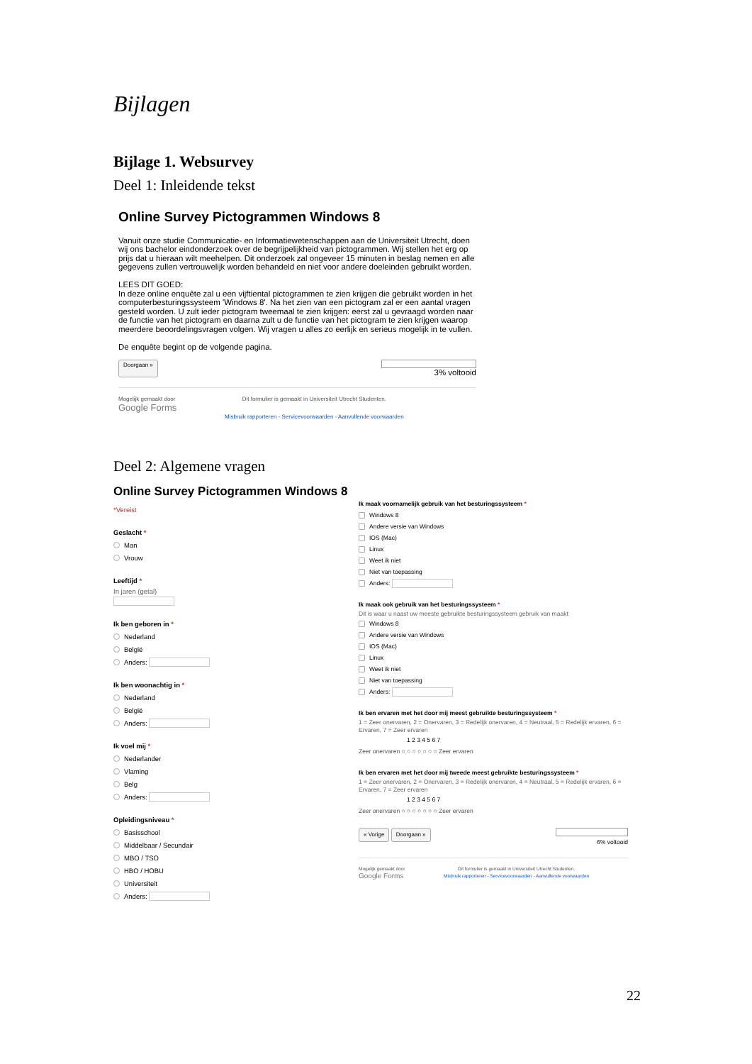Bijlagen
Bijlage 1. Websurvey
Deel 1: Inleidende tekst
Online Survey Pictogrammen Windows 8
Vanuit onze studie Communicatie- en Informatiewetenschappen aan de Universiteit Utrecht, doen wij ons bachelor eindonderzoek over de begrijpelijkheid van pictogrammen. Wij stellen het erg op prijs dat u hieraan wilt meehelpen. Dit onderzoek zal ongeveer 15 minuten in beslag nemen en alle gegevens zullen vertrouwelijk worden behandeld en niet voor andere doeleinden gebruikt worden.
LEES DIT GOED:
In deze online enquête zal u een vijftiental pictogrammen te zien krijgen die gebruikt worden in het computerbesturingssysteem 'Windows 8'. Na het zien van een pictogram zal er een aantal vragen gesteld worden. U zult ieder pictogram tweemaal te zien krijgen: eerst zal u gevraagd worden naar de functie van het pictogram en daarna zult u de functie van het pictogram te zien krijgen waarop meerdere beoordelingsvragen volgen. Wij vragen u alles zo eerlijk en serieus mogelijk in te vullen.
De enquête begint op de volgende pagina.
Doorgaan »
3% voltooid
Mogelijk gemaakt door
Google Forms
Dit formulier is gemaakt in Universiteit Utrecht Studenten.
Misbruik rapporteren - Servicevoorwaarden - Aanvullende voorwaarden
Deel 2: Algemene vragen
Online Survey Pictogrammen Windows 8
*Vereist
Geslacht *
Man
Vrouw
Leeftijd *
In jaren (getal)
Ik ben geboren in *
Nederland
België
Anders:
Ik ben woonachtig in *
Nederland
België
Anders:
Ik voel mij *
Nederlander
Vlaming
Belg
Anders:
Opleidingsniveau *
Basisschool
Middelbaar / Secundair
MBO / TSO
HBO / HOBU
Universiteit
Anders:
Ik maak voornamelijk gebruik van het besturingssysteem *
Windows 8
Andere versie van Windows
IOS (Mac)
Linux
Weet ik niet
Niet van toepassing
Anders:
Ik maak ook gebruik van het besturingssysteem *
Dit is waar u naast uw meeste gebruikte besturingssysteem gebruik van maakt
Windows 8
Andere versie van Windows
IOS (Mac)
Linux
Weet ik niet
Niet van toepassing
Anders:
Ik ben ervaren met het door mij meest gebruikte besturingssysteem *
1 = Zeer onervaren, 2 = Onervaren, 3 = Redelijk onervaren, 4 = Neutraal, 5 = Redelijk ervaren, 6 = Ervaren, 7 = Zeer ervaren
1 2 3 4 5 6 7
Zeer onervaren ○ ○ ○ ○ ○ ○ ○ Zeer ervaren
Ik ben ervaren met het door mij tweede meest gebruikte besturingssysteem *
1 = Zeer onervaren, 2 = Onervaren, 3 = Redelijk onervaren, 4 = Neutraal, 5 = Redelijk ervaren, 6 = Ervaren, 7 = Zeer ervaren
1 2 3 4 5 6 7
Zeer onervaren ○ ○ ○ ○ ○ ○ ○ Zeer ervaren
« Vorige Doorgaan » 6% voltooid
Mogelijk gemaakt door
Google Forms
Dit formulier is gemaakt in Universiteit Utrecht Studenten.
Misbruik rapporteren - Servicevoorwaarden - Aanvullende voorwaarden
22